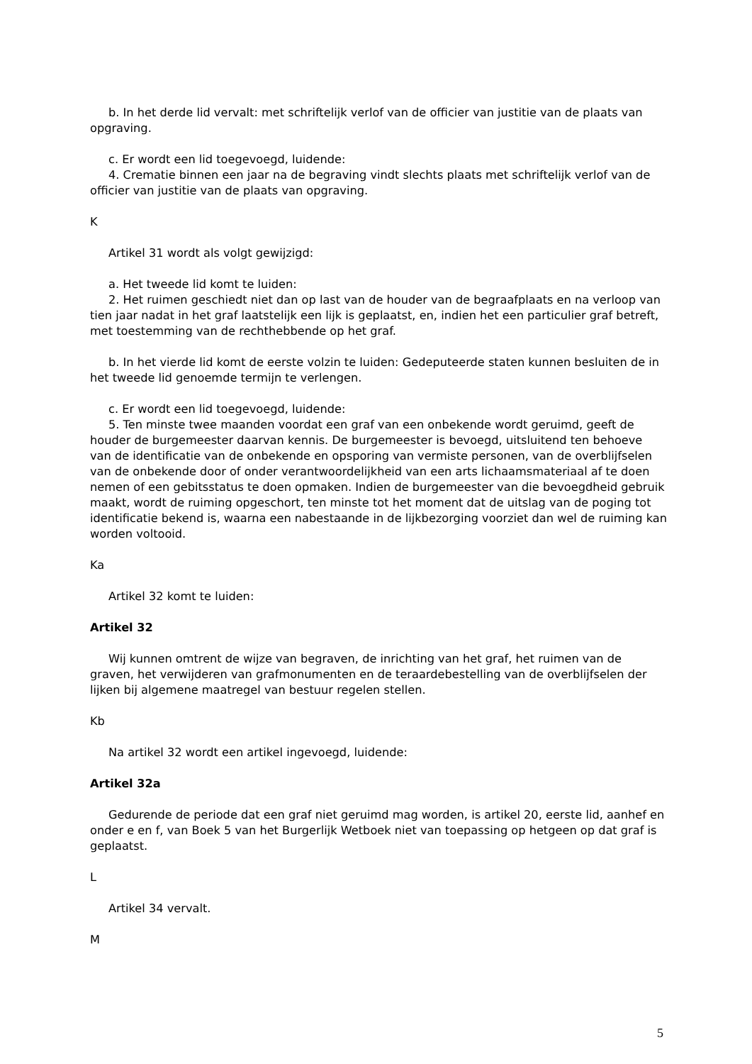b. In het derde lid vervalt: met schriftelijk verlof van de officier van justitie van de plaats van opgraving.
c. Er wordt een lid toegevoegd, luidende:
4. Crematie binnen een jaar na de begraving vindt slechts plaats met schriftelijk verlof van de officier van justitie van de plaats van opgraving.
K
Artikel 31 wordt als volgt gewijzigd:
a. Het tweede lid komt te luiden:
2. Het ruimen geschiedt niet dan op last van de houder van de begraafplaats en na verloop van tien jaar nadat in het graf laatstelijk een lijk is geplaatst, en, indien het een particulier graf betreft, met toestemming van de rechthebbende op het graf.
b. In het vierde lid komt de eerste volzin te luiden: Gedeputeerde staten kunnen besluiten de in het tweede lid genoemde termijn te verlengen.
c. Er wordt een lid toegevoegd, luidende:
5. Ten minste twee maanden voordat een graf van een onbekende wordt geruimd, geeft de houder de burgemeester daarvan kennis. De burgemeester is bevoegd, uitsluitend ten behoeve van de identificatie van de onbekende en opsporing van vermiste personen, van de overblijfselen van de onbekende door of onder verantwoordelijkheid van een arts lichaamsmateriaal af te doen nemen of een gebitsstatus te doen opmaken. Indien de burgemeester van die bevoegdheid gebruik maakt, wordt de ruiming opgeschort, ten minste tot het moment dat de uitslag van de poging tot identificatie bekend is, waarna een nabestaande in de lijkbezorging voorziet dan wel de ruiming kan worden voltooid.
Ka
Artikel 32 komt te luiden:
Artikel 32
Wij kunnen omtrent de wijze van begraven, de inrichting van het graf, het ruimen van de graven, het verwijderen van grafmonumenten en de teraardebestelling van de overblijfselen der lijken bij algemene maatregel van bestuur regelen stellen.
Kb
Na artikel 32 wordt een artikel ingevoegd, luidende:
Artikel 32a
Gedurende de periode dat een graf niet geruimd mag worden, is artikel 20, eerste lid, aanhef en onder e en f, van Boek 5 van het Burgerlijk Wetboek niet van toepassing op hetgeen op dat graf is geplaatst.
L
Artikel 34 vervalt.
M
5